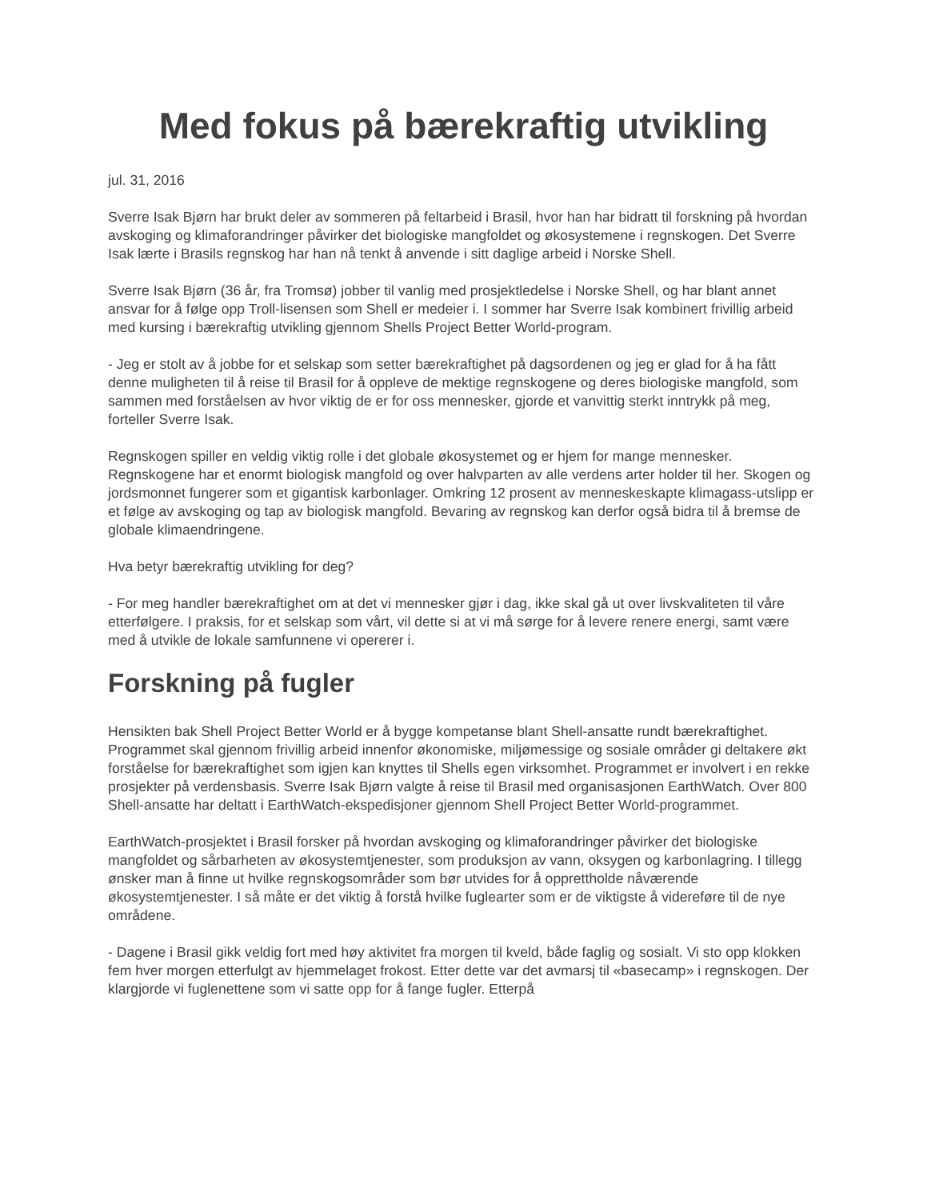Med fokus på bærekraftig utvikling
jul. 31, 2016
Sverre Isak Bjørn har brukt deler av sommeren på feltarbeid i Brasil, hvor han har bidratt til forskning på hvordan avskoging og klimaforandringer påvirker det biologiske mangfoldet og økosystemene i regnskogen. Det Sverre Isak lærte i Brasils regnskog har han nå tenkt å anvende i sitt daglige arbeid i Norske Shell.
Sverre Isak Bjørn (36 år, fra Tromsø) jobber til vanlig med prosjektledelse i Norske Shell, og har blant annet ansvar for å følge opp Troll-lisensen som Shell er medeier i. I sommer har Sverre Isak kombinert frivillig arbeid med kursing i bærekraftig utvikling gjennom Shells Project Better World-program.
- Jeg er stolt av å jobbe for et selskap som setter bærekraftighet på dagsordenen og jeg er glad for å ha fått denne muligheten til å reise til Brasil for å oppleve de mektige regnskogene og deres biologiske mangfold, som sammen med forståelsen av hvor viktig de er for oss mennesker, gjorde et vanvittig sterkt inntrykk på meg, forteller Sverre Isak.
Regnskogen spiller en veldig viktig rolle i det globale økosystemet og er hjem for mange mennesker. Regnskogene har et enormt biologisk mangfold og over halvparten av alle verdens arter holder til her. Skogen og jordsmonnet fungerer som et gigantisk karbonlager. Omkring 12 prosent av menneskeskapte klimagass-utslipp er et følge av avskoging og tap av biologisk mangfold. Bevaring av regnskog kan derfor også bidra til å bremse de globale klimaendringene.
Hva betyr bærekraftig utvikling for deg?
- For meg handler bærekraftighet om at det vi mennesker gjør i dag, ikke skal gå ut over livskvaliteten til våre etterfølgere. I praksis, for et selskap som vårt, vil dette si at vi må sørge for å levere renere energi, samt være med å utvikle de lokale samfunnene vi opererer i.
Forskning på fugler
Hensikten bak Shell Project Better World er å bygge kompetanse blant Shell-ansatte rundt bærekraftighet. Programmet skal gjennom frivillig arbeid innenfor økonomiske, miljømessige og sosiale områder gi deltakere økt forståelse for bærekraftighet som igjen kan knyttes til Shells egen virksomhet. Programmet er involvert i en rekke prosjekter på verdensbasis. Sverre Isak Bjørn valgte å reise til Brasil med organisasjonen EarthWatch. Over 800 Shell-ansatte har deltatt i EarthWatch-ekspedisjoner gjennom Shell Project Better World-programmet.
EarthWatch-prosjektet i Brasil forsker på hvordan avskoging og klimaforandringer påvirker det biologiske mangfoldet og sårbarheten av økosystemtjenester, som produksjon av vann, oksygen og karbonlagring. I tillegg ønsker man å finne ut hvilke regnskogsområder som bør utvides for å opprettholde nåværende økosystemtjenester. I så måte er det viktig å forstå hvilke fuglearter som er de viktigste å videreføre til de nye områdene.
- Dagene i Brasil gikk veldig fort med høy aktivitet fra morgen til kveld, både faglig og sosialt. Vi sto opp klokken fem hver morgen etterfulgt av hjemmelaget frokost. Etter dette var det avmarsj til «basecamp» i regnskogen. Der klargjorde vi fuglenettene som vi satte opp for å fange fugler. Etterpå